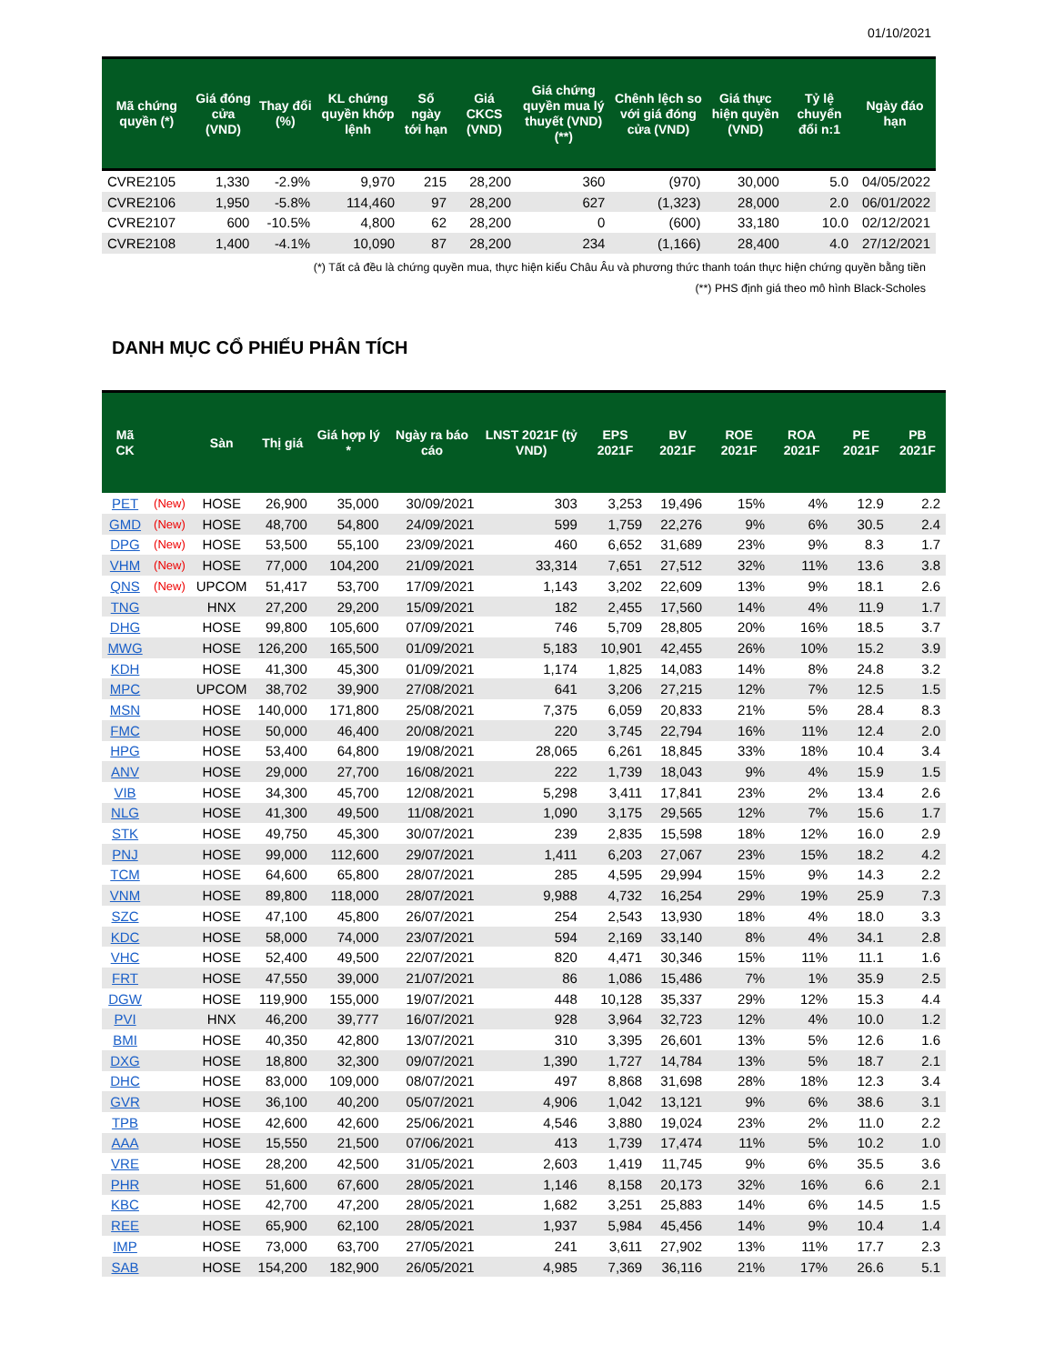01/10/2021
| Mã chứng quyền (*) | Giá đóng cửa (VND) | Thay đổi (%) | KL chứng quyền khớp lệnh | Số ngày tới hạn | Giá CKCS (VND) | Giá chứng quyền mua lý thuyết (VND) (**) | Chênh lệch so với giá đóng cửa (VND) | Giá thực hiện quyền (VND) | Tỷ lệ chuyển đổi n:1 | Ngày đáo hạn |
| --- | --- | --- | --- | --- | --- | --- | --- | --- | --- | --- |
| CVRE2105 | 1,330 | -2.9% | 9,970 | 215 | 28,200 | 360 | (970) | 30,000 | 5.0 | 04/05/2022 |
| CVRE2106 | 1,950 | -5.8% | 114,460 | 97 | 28,200 | 627 | (1,323) | 28,000 | 2.0 | 06/01/2022 |
| CVRE2107 | 600 | -10.5% | 4,800 | 62 | 28,200 | 0 | (600) | 33,180 | 10.0 | 02/12/2021 |
| CVRE2108 | 1,400 | -4.1% | 10,090 | 87 | 28,200 | 234 | (1,166) | 28,400 | 4.0 | 27/12/2021 |
(*) Tất cả đều là chứng quyền mua, thực hiện kiểu Châu Âu và phương thức thanh toán thực hiện chứng quyền bằng tiền
(**) PHS định giá theo mô hình Black-Scholes
DANH MỤC CỔ PHIẾU PHÂN TÍCH
| Mã CK | | Sàn | Thị giá | Giá hợp lý * | Ngày ra báo cáo | LNST 2021F (tỷ VND) | EPS 2021F | BV 2021F | ROE 2021F | ROA 2021F | PE 2021F | PB 2021F |
| --- | --- | --- | --- | --- | --- | --- | --- | --- | --- | --- | --- | --- |
| PET | (New) | HOSE | 26,900 | 35,000 | 30/09/2021 | 303 | 3,253 | 19,496 | 15% | 4% | 12.9 | 2.2 |
| GMD | (New) | HOSE | 48,700 | 54,800 | 24/09/2021 | 599 | 1,759 | 22,276 | 9% | 6% | 30.5 | 2.4 |
| DPG | (New) | HOSE | 53,500 | 55,100 | 23/09/2021 | 460 | 6,652 | 31,689 | 23% | 9% | 8.3 | 1.7 |
| VHM | (New) | HOSE | 77,000 | 104,200 | 21/09/2021 | 33,314 | 7,651 | 27,512 | 32% | 11% | 13.6 | 3.8 |
| QNS | (New) | UPCOM | 51,417 | 53,700 | 17/09/2021 | 1,143 | 3,202 | 22,609 | 13% | 9% | 18.1 | 2.6 |
| TNG | | HNX | 27,200 | 29,200 | 15/09/2021 | 182 | 2,455 | 17,560 | 14% | 4% | 11.9 | 1.7 |
| DHG | | HOSE | 99,800 | 105,600 | 07/09/2021 | 746 | 5,709 | 28,805 | 20% | 16% | 18.5 | 3.7 |
| MWG | | HOSE | 126,200 | 165,500 | 01/09/2021 | 5,183 | 10,901 | 42,455 | 26% | 10% | 15.2 | 3.9 |
| KDH | | HOSE | 41,300 | 45,300 | 01/09/2021 | 1,174 | 1,825 | 14,083 | 14% | 8% | 24.8 | 3.2 |
| MPC | | UPCOM | 38,702 | 39,900 | 27/08/2021 | 641 | 3,206 | 27,215 | 12% | 7% | 12.5 | 1.5 |
| MSN | | HOSE | 140,000 | 171,800 | 25/08/2021 | 7,375 | 6,059 | 20,833 | 21% | 5% | 28.4 | 8.3 |
| FMC | | HOSE | 50,000 | 46,400 | 20/08/2021 | 220 | 3,745 | 22,794 | 16% | 11% | 12.4 | 2.0 |
| HPG | | HOSE | 53,400 | 64,800 | 19/08/2021 | 28,065 | 6,261 | 18,845 | 33% | 18% | 10.4 | 3.4 |
| ANV | | HOSE | 29,000 | 27,700 | 16/08/2021 | 222 | 1,739 | 18,043 | 9% | 4% | 15.9 | 1.5 |
| VIB | | HOSE | 34,300 | 45,700 | 12/08/2021 | 5,298 | 3,411 | 17,841 | 23% | 2% | 13.4 | 2.6 |
| NLG | | HOSE | 41,300 | 49,500 | 11/08/2021 | 1,090 | 3,175 | 29,565 | 12% | 7% | 15.6 | 1.7 |
| STK | | HOSE | 49,750 | 45,300 | 30/07/2021 | 239 | 2,835 | 15,598 | 18% | 12% | 16.0 | 2.9 |
| PNJ | | HOSE | 99,000 | 112,600 | 29/07/2021 | 1,411 | 6,203 | 27,067 | 23% | 15% | 18.2 | 4.2 |
| TCM | | HOSE | 64,600 | 65,800 | 28/07/2021 | 285 | 4,595 | 29,994 | 15% | 9% | 14.3 | 2.2 |
| VNM | | HOSE | 89,800 | 118,000 | 28/07/2021 | 9,988 | 4,732 | 16,254 | 29% | 19% | 25.9 | 7.3 |
| SZC | | HOSE | 47,100 | 45,800 | 26/07/2021 | 254 | 2,543 | 13,930 | 18% | 4% | 18.0 | 3.3 |
| KDC | | HOSE | 58,000 | 74,000 | 23/07/2021 | 594 | 2,169 | 33,140 | 8% | 4% | 34.1 | 2.8 |
| VHC | | HOSE | 52,400 | 49,500 | 22/07/2021 | 820 | 4,471 | 30,346 | 15% | 11% | 11.1 | 1.6 |
| FRT | | HOSE | 47,550 | 39,000 | 21/07/2021 | 86 | 1,086 | 15,486 | 7% | 1% | 35.9 | 2.5 |
| DGW | | HOSE | 119,900 | 155,000 | 19/07/2021 | 448 | 10,128 | 35,337 | 29% | 12% | 15.3 | 4.4 |
| PVI | | HNX | 46,200 | 39,777 | 16/07/2021 | 928 | 3,964 | 32,723 | 12% | 4% | 10.0 | 1.2 |
| BMI | | HOSE | 40,350 | 42,800 | 13/07/2021 | 310 | 3,395 | 26,601 | 13% | 5% | 12.6 | 1.6 |
| DXG | | HOSE | 18,800 | 32,300 | 09/07/2021 | 1,390 | 1,727 | 14,784 | 13% | 5% | 18.7 | 2.1 |
| DHC | | HOSE | 83,000 | 109,000 | 08/07/2021 | 497 | 8,868 | 31,698 | 28% | 18% | 12.3 | 3.4 |
| GVR | | HOSE | 36,100 | 40,200 | 05/07/2021 | 4,906 | 1,042 | 13,121 | 9% | 6% | 38.6 | 3.1 |
| TPB | | HOSE | 42,600 | 42,600 | 25/06/2021 | 4,546 | 3,880 | 19,024 | 23% | 2% | 11.0 | 2.2 |
| AAA | | HOSE | 15,550 | 21,500 | 07/06/2021 | 413 | 1,739 | 17,474 | 11% | 5% | 10.2 | 1.0 |
| VRE | | HOSE | 28,200 | 42,500 | 31/05/2021 | 2,603 | 1,419 | 11,745 | 9% | 6% | 35.5 | 3.6 |
| PHR | | HOSE | 51,600 | 67,600 | 28/05/2021 | 1,146 | 8,158 | 20,173 | 32% | 16% | 6.6 | 2.1 |
| KBC | | HOSE | 42,700 | 47,200 | 28/05/2021 | 1,682 | 3,251 | 25,883 | 14% | 6% | 14.5 | 1.5 |
| REE | | HOSE | 65,900 | 62,100 | 28/05/2021 | 1,937 | 5,984 | 45,456 | 14% | 9% | 10.4 | 1.4 |
| IMP | | HOSE | 73,000 | 63,700 | 27/05/2021 | 241 | 3,611 | 27,902 | 13% | 11% | 17.7 | 2.3 |
| SAB | | HOSE | 154,200 | 182,900 | 26/05/2021 | 4,985 | 7,369 | 36,116 | 21% | 17% | 26.6 | 5.1 |